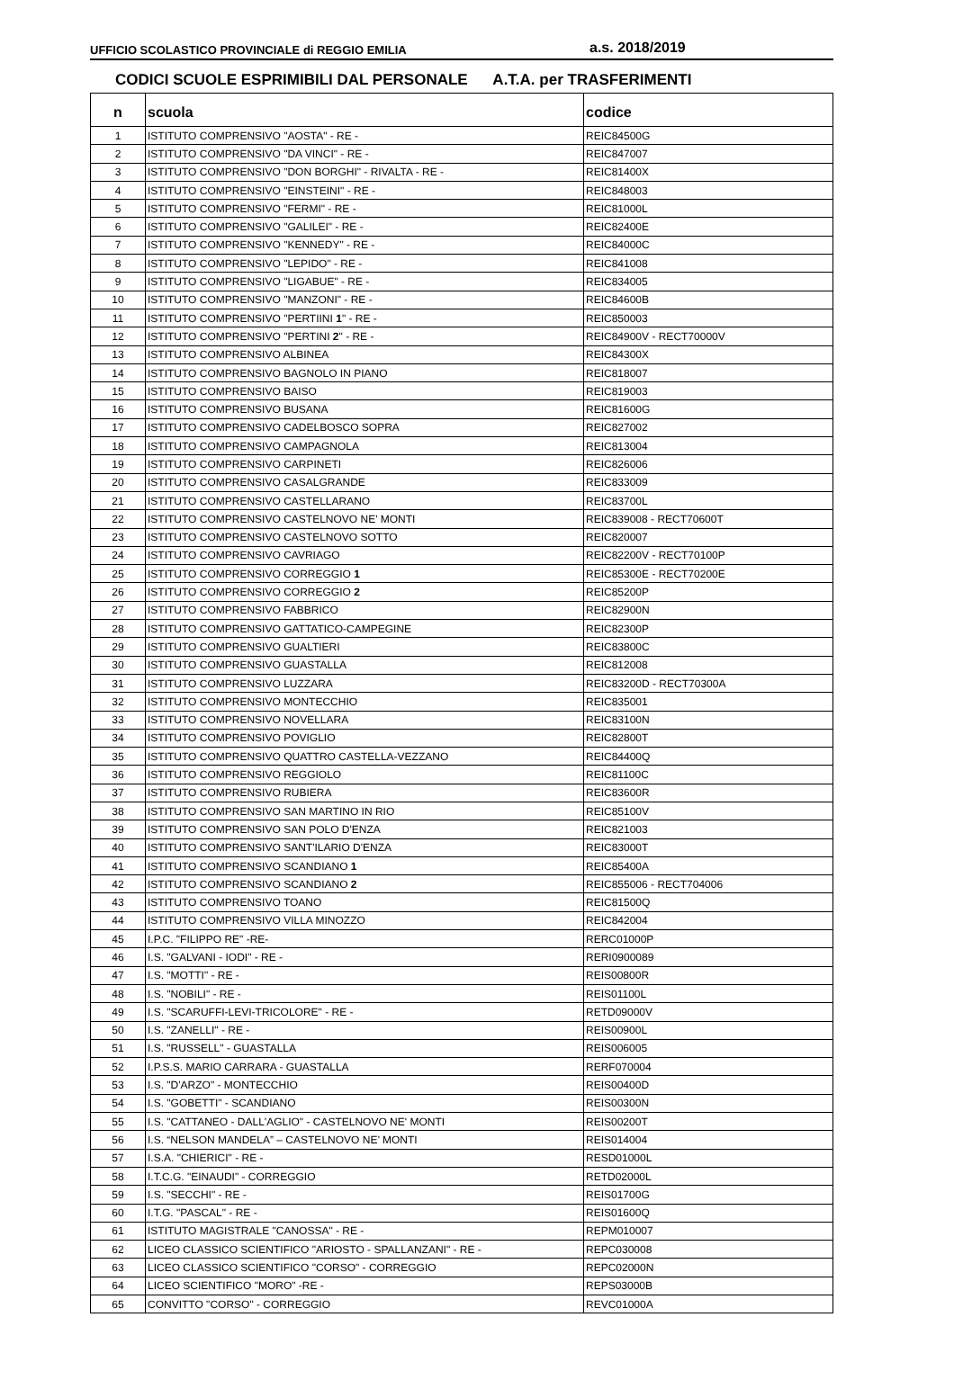UFFICIO SCOLASTICO PROVINCIALE di REGGIO EMILIA a.s. 2018/2019
CODICI SCUOLE ESPRIMIBILI DAL PERSONALE A.T.A. per TRASFERIMENTI
| n | scuola | codice |
| --- | --- | --- |
| 1 | ISTITUTO COMPRENSIVO "AOSTA" - RE - | REIC84500G |
| 2 | ISTITUTO COMPRENSIVO "DA VINCI" - RE - | REIC847007 |
| 3 | ISTITUTO COMPRENSIVO "DON BORGHI" - RIVALTA - RE - | REIC81400X |
| 4 | ISTITUTO COMPRENSIVO "EINSTEINI" - RE - | REIC848003 |
| 5 | ISTITUTO COMPRENSIVO "FERMI" - RE - | REIC81000L |
| 6 | ISTITUTO COMPRENSIVO "GALILEI" - RE - | REIC82400E |
| 7 | ISTITUTO COMPRENSIVO "KENNEDY" - RE - | REIC84000C |
| 8 | ISTITUTO COMPRENSIVO "LEPIDO" - RE - | REIC841008 |
| 9 | ISTITUTO COMPRENSIVO "LIGABUE" - RE - | REIC834005 |
| 10 | ISTITUTO COMPRENSIVO "MANZONI" - RE - | REIC84600B |
| 11 | ISTITUTO COMPRENSIVO "PERTIINI 1 " - RE - | REIC850003 |
| 12 | ISTITUTO COMPRENSIVO "PERTINI 2 " - RE - | REIC84900V - RECT70000V |
| 13 | ISTITUTO COMPRENSIVO ALBINEA | REIC84300X |
| 14 | ISTITUTO COMPRENSIVO BAGNOLO IN PIANO | REIC818007 |
| 15 | ISTITUTO COMPRENSIVO BAISO | REIC819003 |
| 16 | ISTITUTO COMPRENSIVO BUSANA | REIC81600G |
| 17 | ISTITUTO COMPRENSIVO CADELBOSCO SOPRA | REIC827002 |
| 18 | ISTITUTO COMPRENSIVO CAMPAGNOLA | REIC813004 |
| 19 | ISTITUTO COMPRENSIVO CARPINETI | REIC826006 |
| 20 | ISTITUTO COMPRENSIVO CASALGRANDE | REIC833009 |
| 21 | ISTITUTO COMPRENSIVO CASTELLARANO | REIC83700L |
| 22 | ISTITUTO COMPRENSIVO CASTELNOVO NE' MONTI | REIC839008 - RECT70600T |
| 23 | ISTITUTO COMPRENSIVO CASTELNOVO SOTTO | REIC820007 |
| 24 | ISTITUTO COMPRENSIVO CAVRIAGO | REIC82200V - RECT70100P |
| 25 | ISTITUTO COMPRENSIVO CORREGGIO 1 | REIC85300E - RECT70200E |
| 26 | ISTITUTO COMPRENSIVO CORREGGIO 2 | REIC85200P |
| 27 | ISTITUTO COMPRENSIVO FABBRICO | REIC82900N |
| 28 | ISTITUTO COMPRENSIVO GATTATICO-CAMPEGINE | REIC82300P |
| 29 | ISTITUTO COMPRENSIVO GUALTIERI | REIC83800C |
| 30 | ISTITUTO COMPRENSIVO GUASTALLA | REIC812008 |
| 31 | ISTITUTO COMPRENSIVO LUZZARA | REIC83200D - RECT70300A |
| 32 | ISTITUTO COMPRENSIVO MONTECCHIO | REIC835001 |
| 33 | ISTITUTO COMPRENSIVO NOVELLARA | REIC83100N |
| 34 | ISTITUTO COMPRENSIVO POVIGLIO | REIC82800T |
| 35 | ISTITUTO COMPRENSIVO QUATTRO CASTELLA-VEZZANO | REIC84400Q |
| 36 | ISTITUTO COMPRENSIVO REGGIOLO | REIC81100C |
| 37 | ISTITUTO COMPRENSIVO RUBIERA | REIC83600R |
| 38 | ISTITUTO COMPRENSIVO SAN MARTINO IN RIO | REIC85100V |
| 39 | ISTITUTO COMPRENSIVO SAN POLO D'ENZA | REIC821003 |
| 40 | ISTITUTO COMPRENSIVO SANT'ILARIO D'ENZA | REIC83000T |
| 41 | ISTITUTO COMPRENSIVO SCANDIANO 1 | REIC85400A |
| 42 | ISTITUTO COMPRENSIVO SCANDIANO 2 | REIC855006 - RECT704006 |
| 43 | ISTITUTO COMPRENSIVO TOANO | REIC81500Q |
| 44 | ISTITUTO COMPRENSIVO VILLA MINOZZO | REIC842004 |
| 45 | I.P.C. "FILIPPO RE" -RE- | RERC01000P |
| 46 | I.S. "GALVANI - IODI" - RE - | RERI0900089 |
| 47 | I.S. "MOTTI" - RE - | REIS00800R |
| 48 | I.S. "NOBILI" - RE - | REIS01100L |
| 49 | I.S. "SCARUFFI-LEVI-TRICOLORE" - RE - | RETD09000V |
| 50 | I.S. "ZANELLI" - RE - | REIS00900L |
| 51 | I.S. "RUSSELL" - GUASTALLA | REIS006005 |
| 52 | I.P.S.S. MARIO CARRARA - GUASTALLA | RERF070004 |
| 53 | I.S. "D'ARZO" - MONTECCHIO | REIS00400D |
| 54 | I.S. "GOBETTI" - SCANDIANO | REIS00300N |
| 55 | I.S. "CATTANEO - DALL'AGLIO" - CASTELNOVO NE' MONTI | REIS00200T |
| 56 | I.S. “NELSON MANDELA” – CASTELNOVO NE’ MONTI | REIS014004 |
| 57 | I.S.A. "CHIERICI" - RE - | RESD01000L |
| 58 | I.T.C.G. "EINAUDI" - CORREGGIO | RETD02000L |
| 59 | I.S. "SECCHI" - RE - | REIS01700G |
| 60 | I.T.G. "PASCAL" - RE - | REIS01600Q |
| 61 | ISTITUTO MAGISTRALE "CANOSSA" - RE - | REPM010007 |
| 62 | LICEO CLASSICO SCIENTIFICO "ARIOSTO - SPALLANZANI" - RE - | REPC030008 |
| 63 | LICEO CLASSICO SCIENTIFICO "CORSO" - CORREGGIO | REPC02000N |
| 64 | LICEO SCIENTIFICO "MORO" -RE - | REPS03000B |
| 65 | CONVITTO "CORSO" - CORREGGIO | REVC01000A |